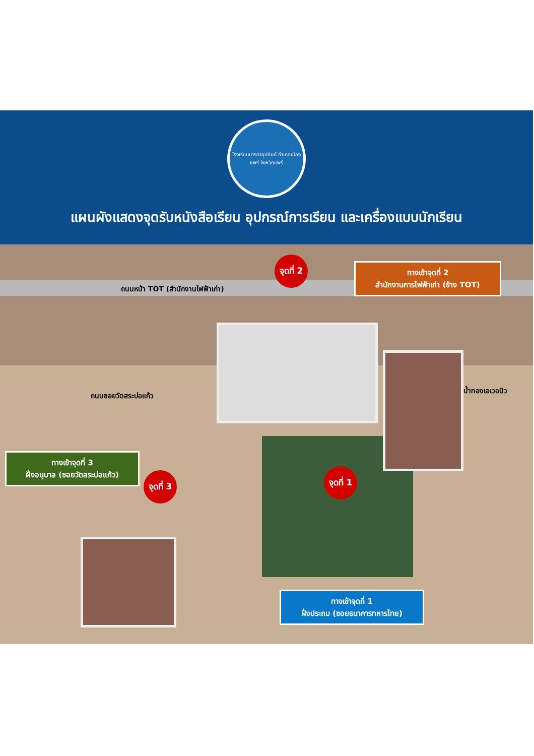โรงเรียนมารดาอุปถัมภ์ อำเภอเมืองแพร่ จังหวัดแพร่
แผนผังแสดงจุดรับหนังสือเรียน อุปกรณ์การเรียน และเครื่องแบบนักเรียน
จุดที่ 2
ถนนหน้า TOT (สำนักงานไฟฟ้าเก่า)
ทางเข้าจุดที่ 2
สำนักงานการไฟฟ้าเก่า (ข้าง TOT)
ถนนซอยวัดสระบ่อแก้ว
น้ำทองเอเวอนิว
ทางเข้าจุดที่ 3
ฝั่งอนุบาล (ซอยวัดสระบ่อแก้ว)
จุดที่ 3
จุดที่ 1
ทางเข้าจุดที่ 1
ฝั่งประถม (ซอยธนาคารทหารไทย)